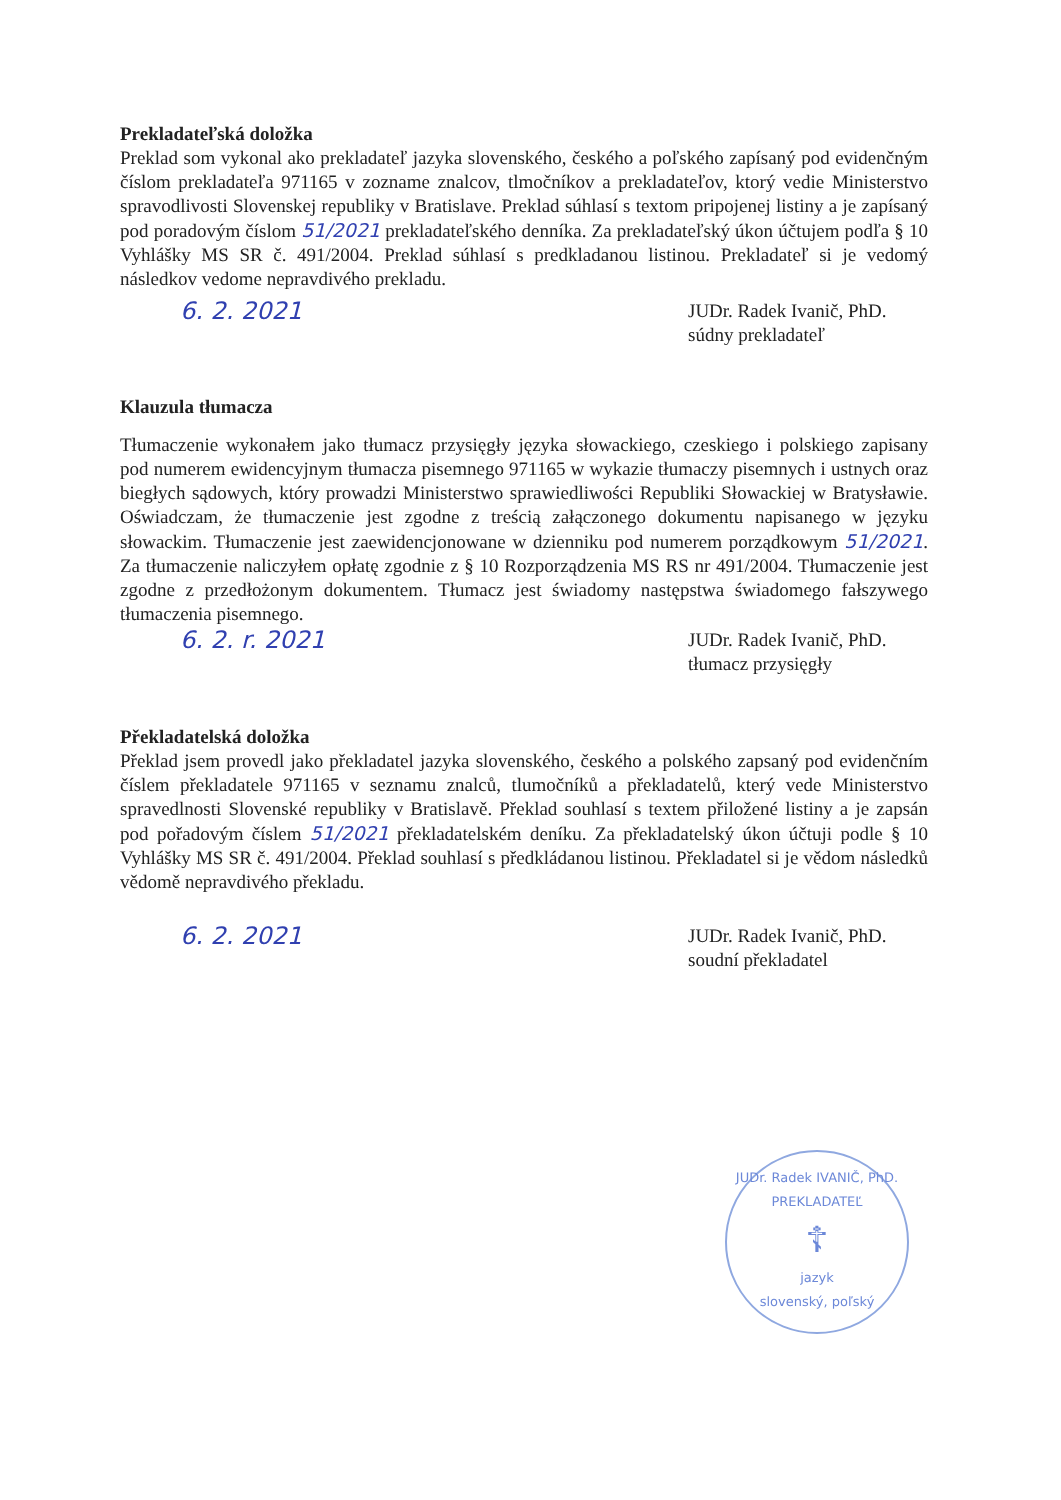Prekladateľská doložka
Preklad som vykonal ako prekladateľ jazyka slovenského, českého a poľského zapísaný pod evidenčným číslom prekladateľa 971165 v zozname znalcov, tlmočníkov a prekladateľov, ktorý vedie Ministerstvo spravodlivosti Slovenskej republiky v Bratislave. Preklad súhlasí s textom pripojenej listiny a je zapísaný pod poradovým číslom 51/2021 prekladateľského denníka. Za prekladateľský úkon účtujem podľa § 10 Vyhlášky MS SR č. 491/2004. Preklad súhlasí s predkladanou listinou. Prekladateľ si je vedomý následkov vedome nepravdivého prekladu.
6. 2. 2021 JUDr. Radek Ivanič, PhD.
súdny prekladateľ
Klauzula tłumacza
Tłumaczenie wykonałem jako tłumacz przysięgły języka słowackiego, czeskiego i polskiego zapisany pod numerem ewidencyjnym tłumacza pisemnego 971165 w wykazie tłumaczy pisemnych i ustnych oraz biegłych sądowych, który prowadzi Ministerstwo sprawiedliwości Republiki Słowackiej w Bratysławie. Oświadczam, że tłumaczenie jest zgodne z treścią załączonego dokumentu napisanego w języku słowackim. Tłumaczenie jest zaewidencjonowane w dzienniku pod numerem porządkowym 51/2021. Za tłumaczenie naliczyłem opłatę zgodnie z § 10 Rozporządzenia MS RS nr 491/2004. Tłumaczenie jest zgodne z przedłożonym dokumentem. Tłumacz jest świadomy następstwa świadomego fałszywego tłumaczenia pisemnego.
6. 2. r. 2021 JUDr. Radek Ivanič, PhD.
tłumacz przysięgły
Překladatelská doložka
Překlad jsem provedl jako překladatel jazyka slovenského, českého a polského zapsaný pod evidenčním číslem překladatele 971165 v seznamu znalců, tlumočníků a překladatelů, který vede Ministerstvo spravedlnosti Slovenské republiky v Bratislavě. Překlad souhlasí s textem přiložené listiny a je zapsán pod pořadovým číslem 51/2021 překladatelském deníku. Za překladatelský úkon účtuji podle § 10 Vyhlášky MS SR č. 491/2004. Překlad souhlasí s předkládanou listinou. Překladatel si je vědom následků vědomě nepravdivého překladu.
6. 2. 2021 JUDr. Radek Ivanič, PhD.
soudní překladatel
JUDr. Radek IVANIČ, PhD.
PREKLADATEĽ
☦
jazyk
slovenský, poľský